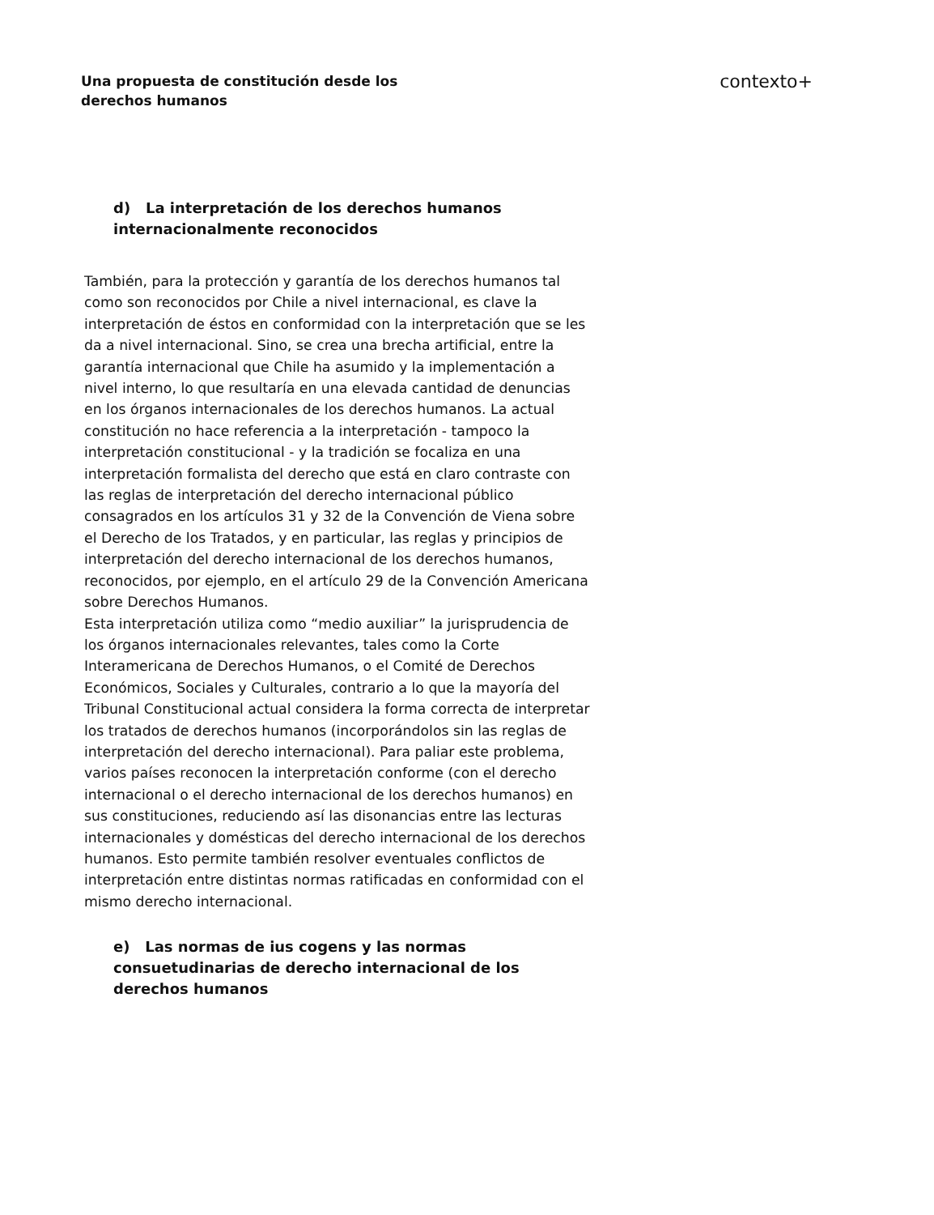Una propuesta de constitución desde los derechos humanos
contexto+
d) La interpretación de los derechos humanos internacionalmente reconocidos
También, para la protección y garantía de los derechos humanos tal como son reconocidos por Chile a nivel internacional, es clave la interpretación de éstos en conformidad con la interpretación que se les da a nivel internacional. Sino, se crea una brecha artificial, entre la garantía internacional que Chile ha asumido y la implementación a nivel interno, lo que resultaría en una elevada cantidad de denuncias en los órganos internacionales de los derechos humanos. La actual constitución no hace referencia a la interpretación - tampoco la interpretación constitucional - y la tradición se focaliza en una interpretación formalista del derecho que está en claro contraste con las reglas de interpretación del derecho internacional público consagrados en los artículos 31 y 32 de la Convención de Viena sobre el Derecho de los Tratados, y en particular, las reglas y principios de interpretación del derecho internacional de los derechos humanos, reconocidos, por ejemplo, en el artículo 29 de la Convención Americana sobre Derechos Humanos.
Esta interpretación utiliza como “medio auxiliar” la jurisprudencia de los órganos internacionales relevantes, tales como la Corte Interamericana de Derechos Humanos, o el Comité de Derechos Económicos, Sociales y Culturales, contrario a lo que la mayoría del Tribunal Constitucional actual considera la forma correcta de interpretar los tratados de derechos humanos (incorporándolos sin las reglas de interpretación del derecho internacional). Para paliar este problema, varios países reconocen la interpretación conforme (con el derecho internacional o el derecho internacional de los derechos humanos) en sus constituciones, reduciendo así las disonancias entre las lecturas internacionales y domésticas del derecho internacional de los derechos humanos. Esto permite también resolver eventuales conflictos de interpretación entre distintas normas ratificadas en conformidad con el mismo derecho internacional.
e) Las normas de ius cogens y las normas consuetudinarias de derecho internacional de los derechos humanos